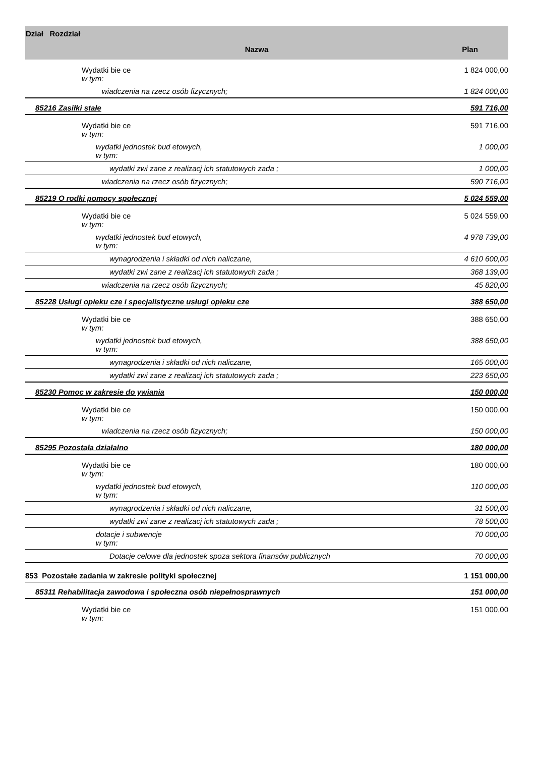| Dział Rozdział | Nazwa | Plan |
| --- | --- | --- |
| | Wydatki bie ce w tym: | 1 824 000,00 |
| | wiadczenia na rzecz osób fizycznych; | 1 824 000,00 |
| 85216 Zasiłki stałe | | 591 716,00 |
| | Wydatki bie ce w tym: | 591 716,00 |
| | wydatki jednostek bud etowych, w tym: | 1 000,00 |
| | wydatki zwi zane z realizacj ich statutowych zada ; | 1 000,00 |
| | wiadczenia na rzecz osób fizycznych; | 590 716,00 |
| 85219 O rodki pomocy społecznej | | 5 024 559,00 |
| | Wydatki bie ce w tym: | 5 024 559,00 |
| | wydatki jednostek bud etowych, w tym: | 4 978 739,00 |
| | wynagrodzenia i składki od nich naliczane, | 4 610 600,00 |
| | wydatki zwi zane z realizacj ich statutowych zada ; | 368 139,00 |
| | wiadczenia na rzecz osób fizycznych; | 45 820,00 |
| 85228 Usługi opieku cze i specjalistyczne usługi opieku cze | | 388 650,00 |
| | Wydatki bie ce w tym: | 388 650,00 |
| | wydatki jednostek bud etowych, w tym: | 388 650,00 |
| | wynagrodzenia i składki od nich naliczane, | 165 000,00 |
| | wydatki zwi zane z realizacj ich statutowych zada ; | 223 650,00 |
| 85230 Pomoc w zakresie do ywiania | | 150 000,00 |
| | Wydatki bie ce w tym: | 150 000,00 |
| | wiadczenia na rzecz osób fizycznych; | 150 000,00 |
| 85295 Pozostała działalno | | 180 000,00 |
| | Wydatki bie ce w tym: | 180 000,00 |
| | wydatki jednostek bud etowych, w tym: | 110 000,00 |
| | wynagrodzenia i składki od nich naliczane, | 31 500,00 |
| | wydatki zwi zane z realizacj ich statutowych zada ; | 78 500,00 |
| | dotacje i subwencje w tym: | 70 000,00 |
| | Dotacje celowe dla jednostek spoza sektora finansów publicznych | 70 000,00 |
| 853 Pozostałe zadania w zakresie polityki społecznej | | 1 151 000,00 |
| 85311 Rehabilitacja zawodowa i społeczna osób niepełnosprawnych | | 151 000,00 |
| | Wydatki bie ce w tym: | 151 000,00 |